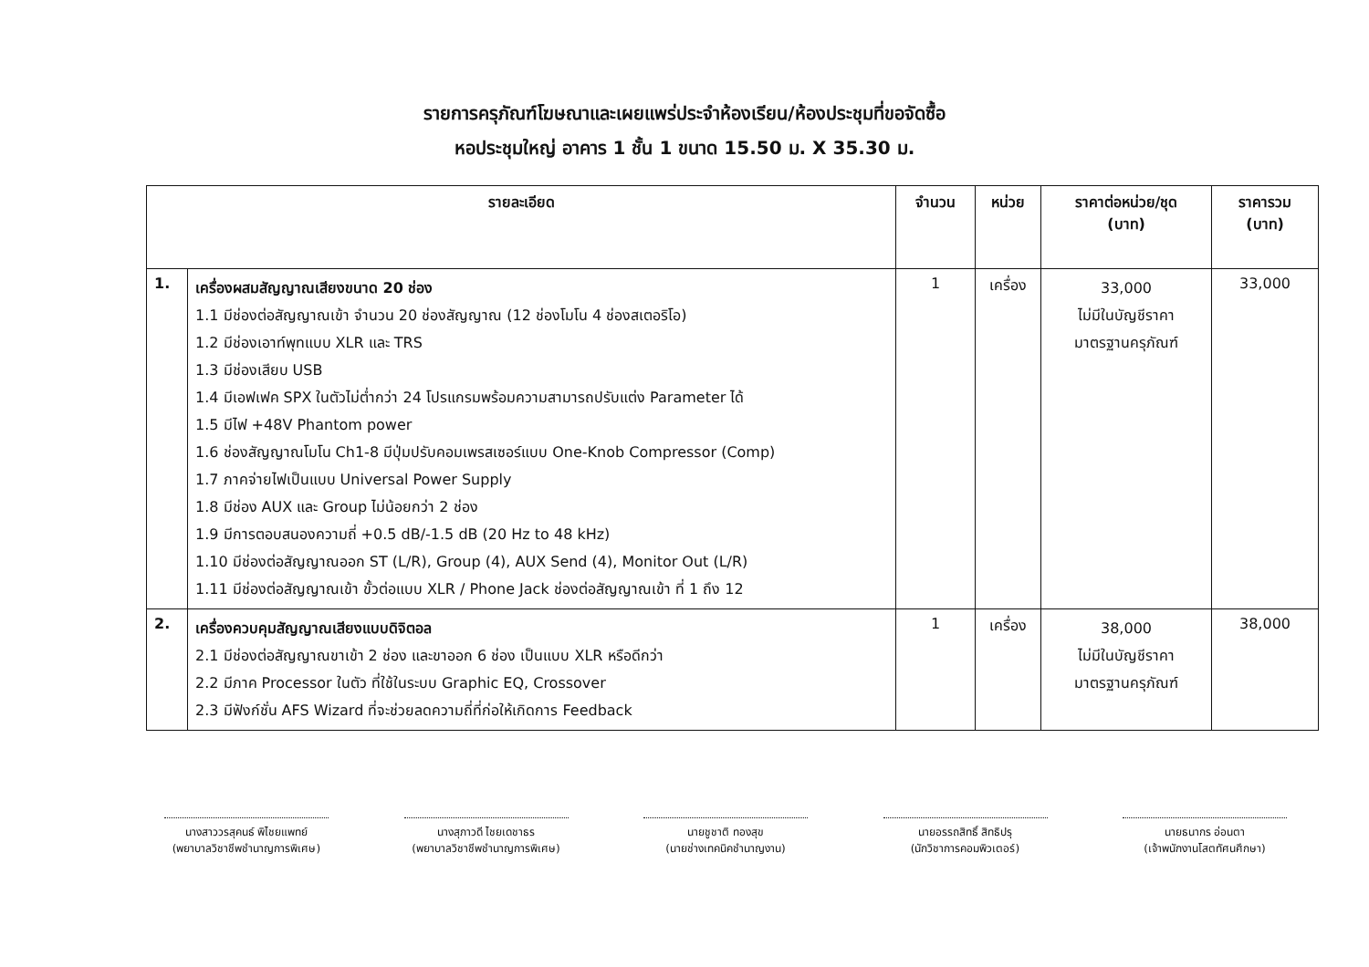รายการครุภัณฑ์โฆษณาและเผยแพร่ประจำห้องเรียน/ห้องประชุมที่ขอจัดซื้อ
หอประชุมใหญ่ อาคาร 1 ชั้น 1 ขนาด 15.50 ม. X 35.30 ม.
| รายละเอียด | | จำนวน | หน่วย | ราคาต่อหน่วย/ชุด (บาท) | ราคารวม (บาท) |
| --- | --- | --- | --- | --- | --- |
| 1. | เครื่องผสมสัญญาณเสียงขนาด 20 ช่อง 1.1 มีช่องต่อสัญญาณเข้า จำนวน 20 ช่องสัญญาณ (12 ช่องโมโน 4 ช่องสเตอริโอ) 1.2 มีช่องเอาท์พุทแบบ XLR และ TRS 1.3 มีช่องเสียบ USB 1.4 มีเอฟเฟค SPX ในตัวไม่ต่ำกว่า 24 โปรแกรมพร้อมความสามารถปรับแต่ง Parameter ได้ 1.5 มีไฟ +48V Phantom power 1.6 ช่องสัญญาณโมโน Ch1-8 มีปุ่มปรับคอมเพรสเซอร์แบบ One-Knob Compressor (Comp) 1.7 ภาคจ่ายไฟเป็นแบบ Universal Power Supply 1.8 มีช่อง AUX และ Group ไม่น้อยกว่า 2 ช่อง 1.9 มีการตอบสนองความถี่ +0.5 dB/-1.5 dB (20 Hz to 48 kHz) 1.10 มีช่องต่อสัญญาณออก ST (L/R), Group (4), AUX Send (4), Monitor Out (L/R) 1.11 มีช่องต่อสัญญาณเข้า ขั้วต่อแบบ XLR / Phone Jack ช่องต่อสัญญาณเข้า ที่ 1 ถึง 12 | 1 | เครื่อง | 33,000 ไม่มีในบัญชีราคา มาตรฐานครุภัณฑ์ | 33,000 |
| 2. | เครื่องควบคุมสัญญาณเสียงแบบดิจิตอล 2.1 มีช่องต่อสัญญาณขาเข้า 2 ช่อง และขาออก 6 ช่อง เป็นแบบ XLR หรือดีกว่า 2.2 มีภาค Processor ในตัว ที่ใช้ในระบบ Graphic EQ, Crossover 2.3 มีฟังก์ชั่น AFS Wizard ที่จะช่วยลดความถี่ที่ก่อให้เกิดการ Feedback | 1 | เครื่อง | 38,000 ไม่มีในบัญชีราคา มาตรฐานครุภัณฑ์ | 38,000 |
นางสาววรสุคนธ์ พิไชยแพทย์
(พยาบาลวิชาชีพชำนาญการพิเศษ)
นางสุภาวดี ไชยเดชาธร
(พยาบาลวิชาชีพชำนาญการพิเศษ)
นายชูชาติ ทองสุข
(นายช่างเทคนิคชำนาญงาน)
นายอรรถสิทธิ์ สิทธิปรุ
(นักวิชาการคอมพิวเตอร์)
นายธนากร อ่อนตา
(เจ้าพนักงานโสตทัศนศึกษา)